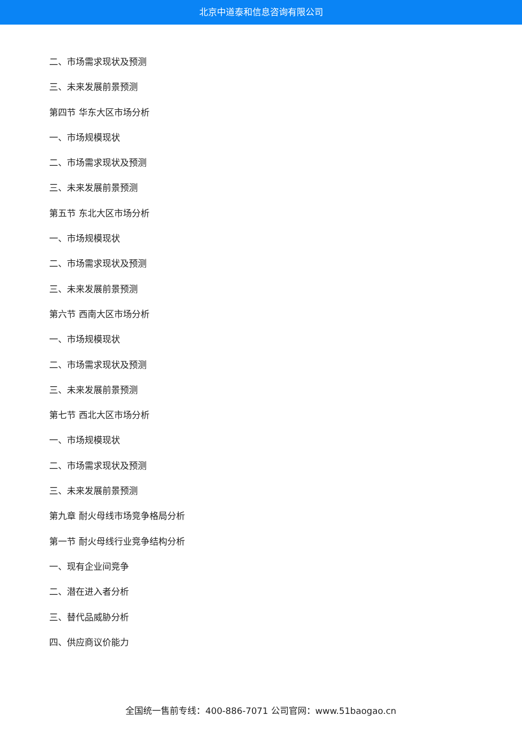北京中道泰和信息咨询有限公司
二、市场需求现状及预测
三、未来发展前景预测
第四节 华东大区市场分析
一、市场规模现状
二、市场需求现状及预测
三、未来发展前景预测
第五节 东北大区市场分析
一、市场规模现状
二、市场需求现状及预测
三、未来发展前景预测
第六节 西南大区市场分析
一、市场规模现状
二、市场需求现状及预测
三、未来发展前景预测
第七节 西北大区市场分析
一、市场规模现状
二、市场需求现状及预测
三、未来发展前景预测
第九章 耐火母线市场竞争格局分析
第一节 耐火母线行业竞争结构分析
一、现有企业间竞争
二、潜在进入者分析
三、替代品威胁分析
四、供应商议价能力
全国统一售前专线：400-886-7071 公司官网：www.51baogao.cn